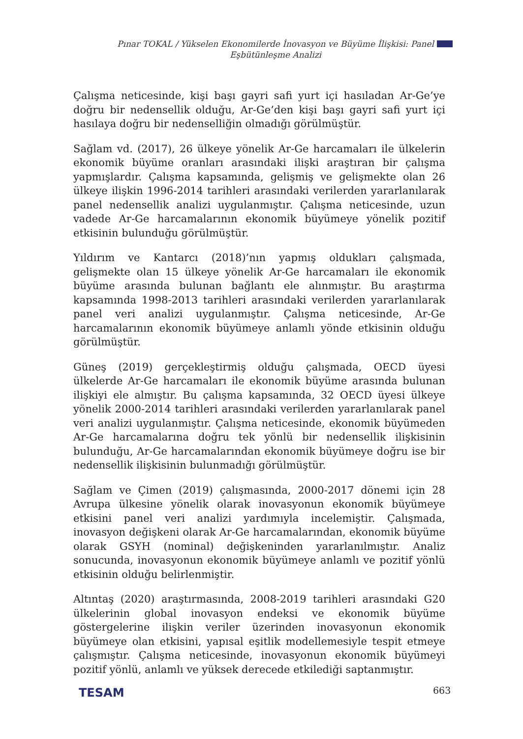Pınar TOKAL / Yükselen Ekonomilerde İnovasyon ve Büyüme İlişkisi: Panel
Eşbütünleşme Analizi
Çalışma neticesinde, kişi başı gayri safi yurt içi hasıladan Ar-Ge’ye doğru bir nedensellik olduğu, Ar-Ge’den kişi başı gayri safi yurt içi hasılaya doğru bir nedenselliğin olmadığı görülmüştür.
Sağlam vd. (2017), 26 ülkeye yönelik Ar-Ge harcamaları ile ülkelerin ekonomik büyüme oranları arasındaki ilişki araştıran bir çalışma yapmışlardır. Çalışma kapsamında, gelişmiş ve gelişmekte olan 26 ülkeye ilişkin 1996-2014 tarihleri arasındaki verilerden yararlanılarak panel nedensellik analizi uygulanmıştır. Çalışma neticesinde, uzun vadede Ar-Ge harcamalarının ekonomik büyümeye yönelik pozitif etkisinin bulunduğu görülmüştür.
Yıldırım ve Kantarcı (2018)’nın yapmış oldukları çalışmada, gelişmekte olan 15 ülkeye yönelik Ar-Ge harcamaları ile ekonomik büyüme arasında bulunan bağlantı ele alınmıştır. Bu araştırma kapsamında 1998-2013 tarihleri arasındaki verilerden yararlanılarak panel veri analizi uygulanmıştır. Çalışma neticesinde, Ar-Ge harcamalarının ekonomik büyümeye anlamlı yönde etkisinin olduğu görülmüştür.
Güneş (2019) gerçekleştirmiş olduğu çalışmada, OECD üyesi ülkelerde Ar-Ge harcamaları ile ekonomik büyüme arasında bulunan ilişkiyi ele almıştır. Bu çalışma kapsamında, 32 OECD üyesi ülkeye yönelik 2000-2014 tarihleri arasındaki verilerden yararlanılarak panel veri analizi uygulanmıştır. Çalışma neticesinde, ekonomik büyümeden Ar-Ge harcamalarına doğru tek yönlü bir nedensellik ilişkisinin bulunduğu, Ar-Ge harcamalarından ekonomik büyümeye doğru ise bir nedensellik ilişkisinin bulunmadığı görülmüştür.
Sağlam ve Çimen (2019) çalışmasında, 2000-2017 dönemi için 28 Avrupa ülkesine yönelik olarak inovasyonun ekonomik büyümeye etkisini panel veri analizi yardımıyla incelemiştir. Çalışmada, inovasyon değişkeni olarak Ar-Ge harcamalarından, ekonomik büyüme olarak GSYH (nominal) değişkeninden yararlanılmıştır. Analiz sonucunda, inovasyonun ekonomik büyümeye anlamlı ve pozitif yönlü etkisinin olduğu belirlenmiştir.
Altıntaş (2020) araştırmasında, 2008-2019 tarihleri arasındaki G20 ülkelerinin global inovasyon endeksi ve ekonomik büyüme göstergelerine ilişkin veriler üzerinden inovasyonun ekonomik büyümeye olan etkisini, yapısal eşitlik modellemesiyle tespit etmeye çalışmıştır. Çalışma neticesinde, inovasyonun ekonomik büyümeyi pozitif yönlü, anlamlı ve yüksek derecede etkilediği saptanmıştır.
TESAM 663